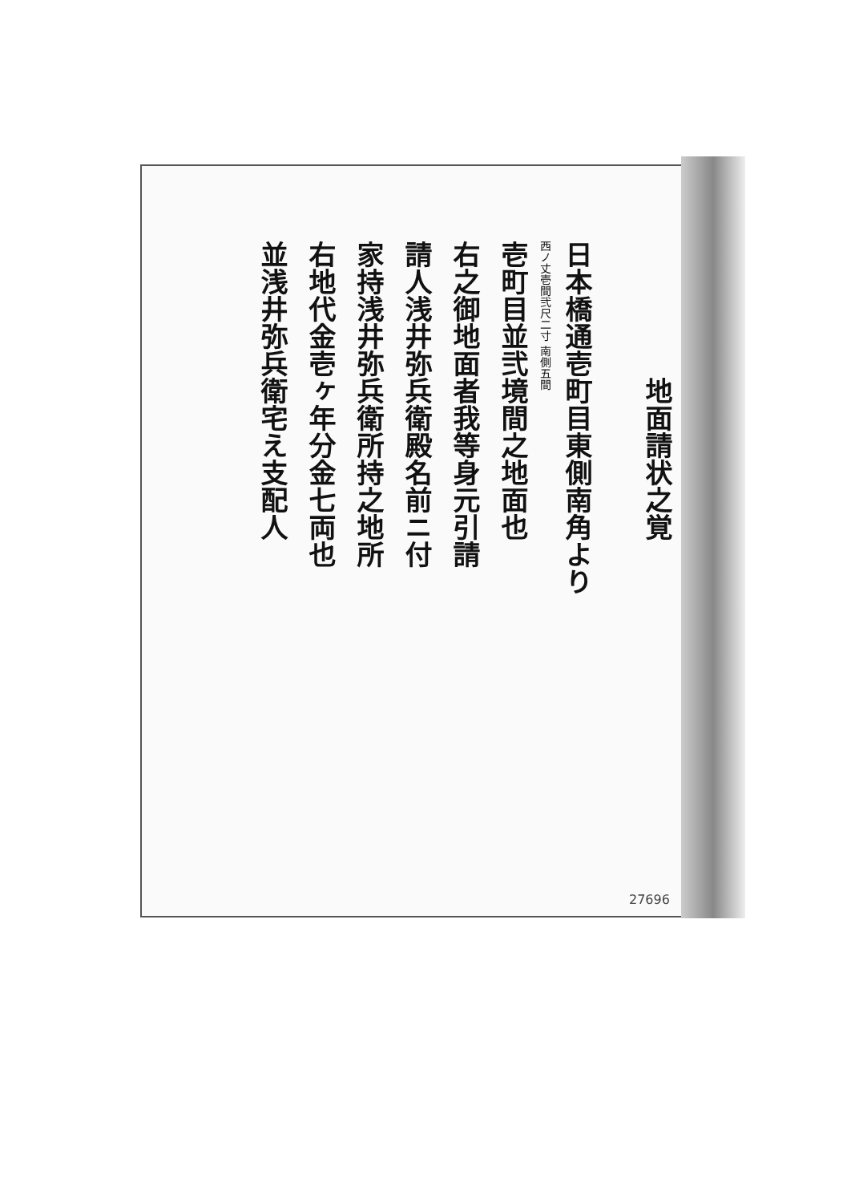地面請状之覚
日本橋通壱町目東側南角より
西ノ丈壱間弐尺二寸 南側五間
壱町目並弐境間之地面也
右之御地面者我等身元引請
請人浅井弥兵衛殿名前ニ付
家持浅井弥兵衛所持之地所
右地代金壱ヶ年分金七両也
並浅井弥兵衛宅え支配人
27696